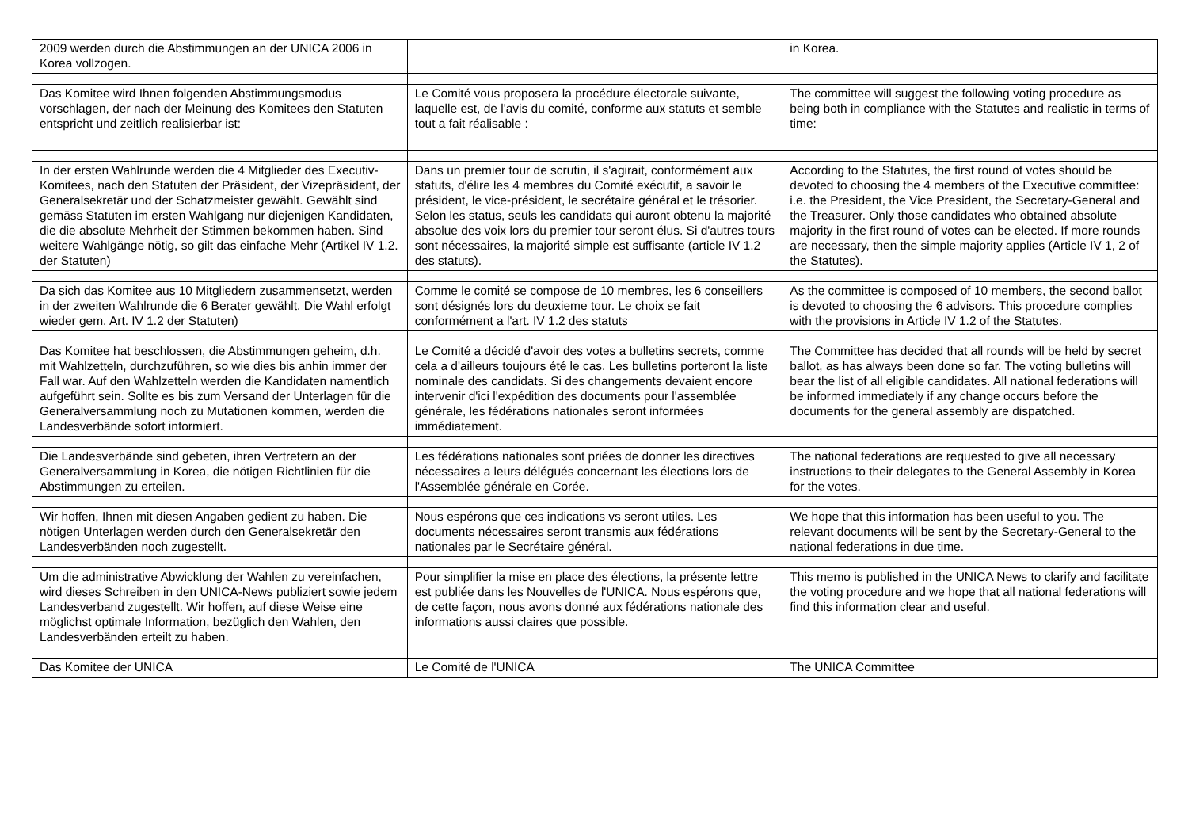| 2009 werden durch die Abstimmungen an der UNICA 2006 in Korea vollzogen. | | in Korea. |
| Das Komitee wird Ihnen folgenden Abstimmungsmodus vorschlagen, der nach der Meinung des Komitees den Statuten entspricht und zeitlich realisierbar ist: | Le Comité vous proposera la procédure électorale suivante, laquelle est, de l'avis du comité, conforme aux statuts et semble tout a fait réalisable : | The committee will suggest the following voting procedure as being both in compliance with the Statutes and realistic in terms of time: |
| In der ersten Wahlrunde werden die 4 Mitglieder des Executiv-Komitees, nach den Statuten der Präsident, der Vizepräsident, der Generalsekretär und der Schatzmeister gewählt. Gewählt sind gemäss Statuten im ersten Wahlgang nur diejenigen Kandidaten, die die absolute Mehrheit der Stimmen bekommen haben. Sind weitere Wahlgänge nötig, so gilt das einfache Mehr (Artikel IV 1.2. der Statuten) | Dans un premier tour de scrutin, il s'agirait, conformément aux statuts, d'élire les 4 membres du Comité exécutif, a savoir le président, le vice-président, le secrétaire général et le trésorier. Selon les status, seuls les candidats qui auront obtenu la majorité absolue des voix lors du premier tour seront élus. Si d'autres tours sont nécessaires, la majorité simple est suffisante (article IV 1.2 des statuts). | According to the Statutes, the first round of votes should be devoted to choosing the 4 members of the Executive committee: i.e. the President, the Vice President, the Secretary-General and the Treasurer. Only those candidates who obtained absolute majority in the first round of votes can be elected. If more rounds are necessary, then the simple majority applies (Article IV 1, 2 of the Statutes). |
| Da sich das Komitee aus 10 Mitgliedern zusammensetzt, werden in der zweiten Wahlrunde die 6 Berater gewählt. Die Wahl erfolgt wieder gem. Art. IV 1.2 der Statuten) | Comme le comité se compose de 10 membres, les 6 conseillers sont désignés lors du deuxieme tour. Le choix se fait conformément a l'art. IV 1.2 des statuts | As the committee is composed of 10 members, the second ballot is devoted to choosing the 6 advisors. This procedure complies with the provisions in Article IV 1.2 of the Statutes. |
| Das Komitee hat beschlossen, die Abstimmungen geheim, d.h. mit Wahlzetteln, durchzuführen, so wie dies bis anhin immer der Fall war. Auf den Wahlzetteln werden die Kandidaten namentlich aufgeführt sein. Sollte es bis zum Versand der Unterlagen für die Generalversammlung noch zu Mutationen kommen, werden die Landesverbände sofort informiert. | Le Comité a décidé d'avoir des votes a bulletins secrets, comme cela a d'ailleurs toujours été le cas. Les bulletins porteront la liste nominale des candidats. Si des changements devaient encore intervenir d'ici l'expédition des documents pour l'assemblée générale, les fédérations nationales seront informées immédiatement. | The Committee has decided that all rounds will be held by secret ballot, as has always been done so far. The voting bulletins will bear the list of all eligible candidates. All national federations will be informed immediately if any change occurs before the documents for the general assembly are dispatched. |
| Die Landesverbände sind gebeten, ihren Vertretern an der Generalversammlung in Korea, die nötigen Richtlinien für die Abstimmungen zu erteilen. | Les fédérations nationales sont priées de donner les directives nécessaires a leurs délégués concernant les élections lors de l'Assemblée générale en Corée. | The national federations are requested to give all necessary instructions to their delegates to the General Assembly in Korea for the votes. |
| Wir hoffen, Ihnen mit diesen Angaben gedient zu haben. Die nötigen Unterlagen werden durch den Generalsekretär den Landesverbänden noch zugestellt. | Nous espérons que ces indications vs seront utiles. Les documents nécessaires seront transmis aux fédérations nationales par le Secrétaire général. | We hope that this information has been useful to you. The relevant documents will be sent by the Secretary-General to the national federations in due time. |
| Um die administrative Abwicklung der Wahlen zu vereinfachen, wird dieses Schreiben in den UNICA-News publiziert sowie jedem Landesverband zugestellt. Wir hoffen, auf diese Weise eine möglichst optimale Information, bezüglich den Wahlen, den Landesverbänden erteilt zu haben. | Pour simplifier la mise en place des élections, la présente lettre est publiée dans les Nouvelles de l'UNICA. Nous espérons que, de cette façon, nous avons donné aux fédérations nationale des informations aussi claires que possible. | This memo is published in the UNICA News to clarify and facilitate the voting procedure and we hope that all national federations will find this information clear and useful. |
| Das Komitee der UNICA | Le Comité de l'UNICA | The UNICA Committee |